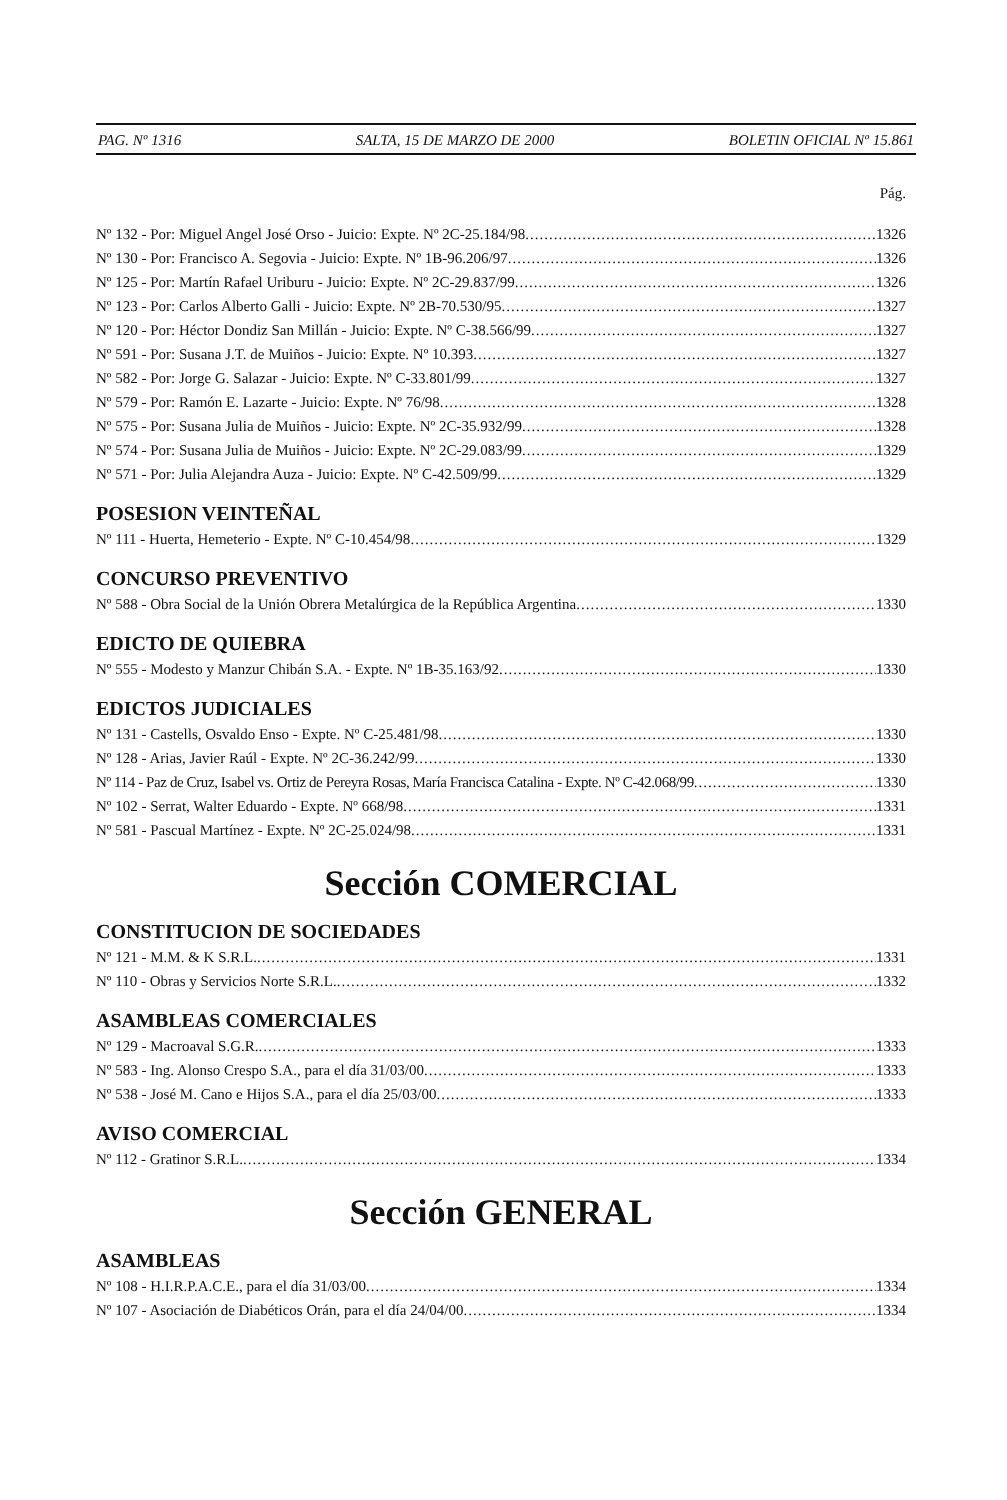PAG. Nº 1316 SALTA, 15 DE MARZO DE 2000 BOLETIN OFICIAL Nº 15.861
Pág.
Nº 132 - Por: Miguel Angel José Orso - Juicio: Expte. Nº 2C-25.184/98 1326
Nº 130 - Por: Francisco A. Segovia - Juicio: Expte. Nº 1B-96.206/97 1326
Nº 125 - Por: Martín Rafael Uriburu - Juicio: Expte. Nº 2C-29.837/99 1326
Nº 123 - Por: Carlos Alberto Galli - Juicio: Expte. Nº 2B-70.530/95 1327
Nº 120 - Por: Héctor Dondiz San Millán - Juicio: Expte. Nº C-38.566/99 1327
Nº 591 - Por: Susana J.T. de Muiños - Juicio: Expte. Nº 10.393 1327
Nº 582 - Por: Jorge G. Salazar - Juicio: Expte. Nº C-33.801/99 1327
Nº 579 - Por: Ramón E. Lazarte - Juicio: Expte. Nº 76/98 1328
Nº 575 - Por: Susana Julia de Muiños - Juicio: Expte. Nº 2C-35.932/99 1328
Nº 574 - Por: Susana Julia de Muiños - Juicio: Expte. Nº 2C-29.083/99 1329
Nº 571 - Por: Julia Alejandra Auza - Juicio: Expte. Nº C-42.509/99 1329
POSESION VEINTEÑAL
Nº 111 - Huerta, Hemeterio - Expte. Nº C-10.454/98 1329
CONCURSO PREVENTIVO
Nº 588 - Obra Social de la Unión Obrera Metalúrgica de la República Argentina 1330
EDICTO DE QUIEBRA
Nº 555 - Modesto y Manzur Chibán S.A. - Expte. Nº 1B-35.163/92 1330
EDICTOS JUDICIALES
Nº 131 - Castells, Osvaldo Enso - Expte. Nº C-25.481/98 1330
Nº 128 - Arias, Javier Raúl - Expte. Nº 2C-36.242/99 1330
Nº 114 - Paz de Cruz, Isabel vs. Ortiz de Pereyra Rosas, María Francisca Catalina - Expte. Nº C-42.068/99 1330
Nº 102 - Serrat, Walter Eduardo - Expte. Nº 668/98 1331
Nº 581 - Pascual Martínez - Expte. Nº 2C-25.024/98 1331
Sección COMERCIAL
CONSTITUCION DE SOCIEDADES
Nº 121 - M.M. & K S.R.L. 1331
Nº 110 - Obras y Servicios Norte S.R.L. 1332
ASAMBLEAS COMERCIALES
Nº 129 - Macroaval S.G.R. 1333
Nº 583 - Ing. Alonso Crespo S.A., para el día 31/03/00 1333
Nº 538 - José M. Cano e Hijos S.A., para el día 25/03/00 1333
AVISO COMERCIAL
Nº 112 - Gratinor S.R.L. 1334
Sección GENERAL
ASAMBLEAS
Nº 108 - H.I.R.P.A.C.E., para el día 31/03/00 1334
Nº 107 - Asociación de Diabéticos Orán, para el día 24/04/00 1334